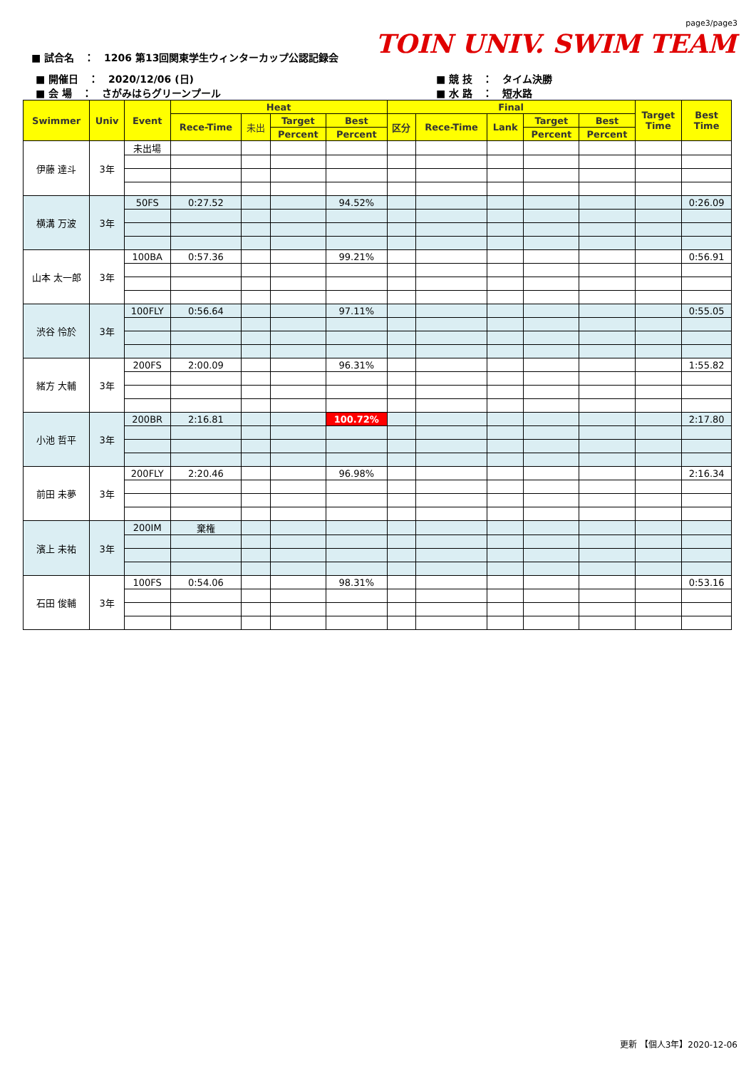page3/page3
TOIN UNIV. SWIM TEAM
■ 試合名　：　1206 第13回関東学生ウィンターカップ公認記録会
■ 開催日　：　2020/12/06 (日)
■ 会 場　：　さがみはらグリーンプール
■ 競 技　：　タイム決勝
■ 水 路　：　短水路
| Swimmer | Univ | Event | Heat | | | | Final | | | | | Target Time | Best Time |
| --- | --- | --- | --- | --- | --- | --- | --- | --- | --- | --- | --- | --- | --- |
| | | | Rece-Time | 未出 | Target | Best | 区分 | Rece-Time | Lank | Target | Best | | |
| | | | | | Percent | Percent | | | | Percent | Percent | | |
| 伊藤 達斗 | 3年 | 未出場 | | | | | | | | | | | |
| 横溝 万波 | 3年 | 50FS | 0:27.52 | | | 94.52% | | | | | | | 0:26.09 |
| 山本 太一郎 | 3年 | 100BA | 0:57.36 | | | 99.21% | | | | | | | 0:56.91 |
| 渋谷 怜於 | 3年 | 100FLY | 0:56.64 | | | 97.11% | | | | | | | 0:55.05 |
| 緒方 大輔 | 3年 | 200FS | 2:00.09 | | | 96.31% | | | | | | | 1:55.82 |
| 小池 哲平 | 3年 | 200BR | 2:16.81 | | | 100.72% | | | | | | | 2:17.80 |
| 前田 未夢 | 3年 | 200FLY | 2:20.46 | | | 96.98% | | | | | | | 2:16.34 |
| 濱上 未祐 | 3年 | 200IM | 棄権 | | | | | | | | | | |
| 石田 俊輔 | 3年 | 100FS | 0:54.06 | | | 98.31% | | | | | | | 0:53.16 |
更新 【個人3年】2020-12-06